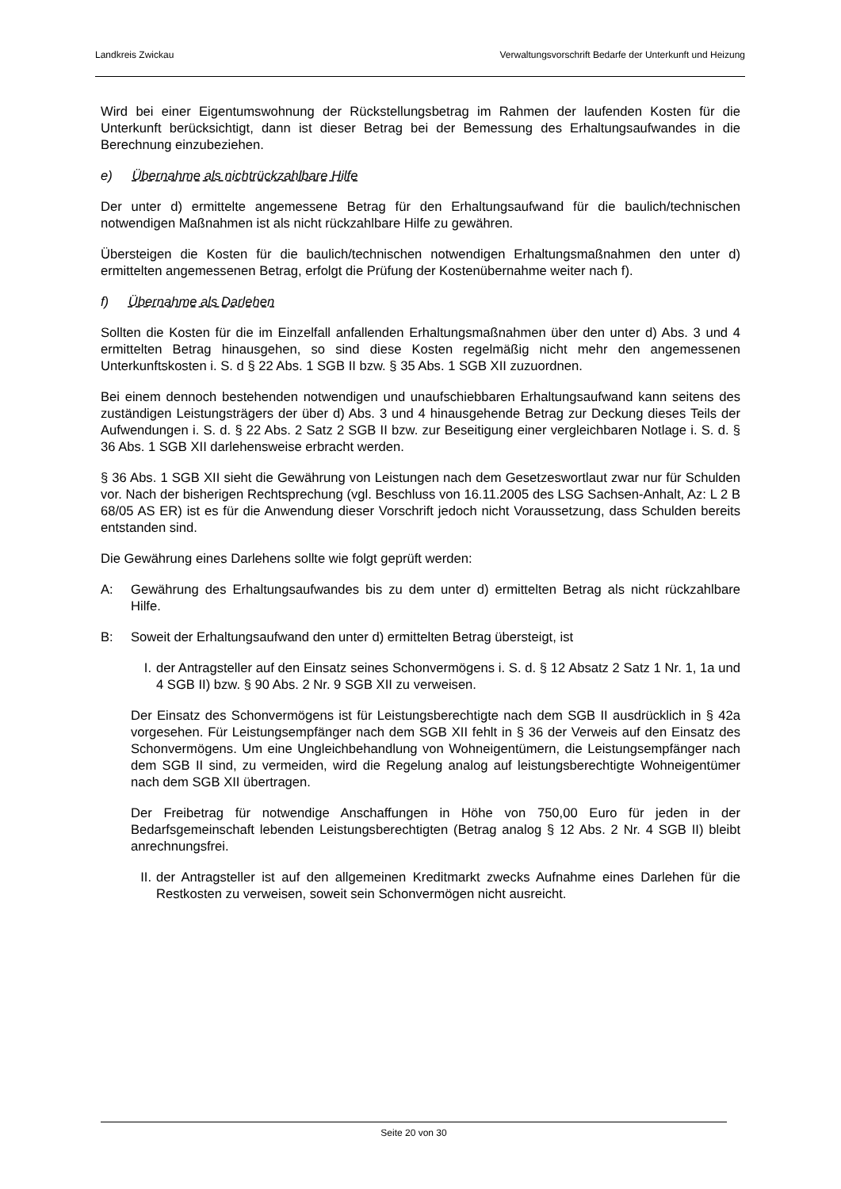Landkreis Zwickau Verwaltungsvorschrift Bedarfe der Unterkunft und Heizung
Wird bei einer Eigentumswohnung der Rückstellungsbetrag im Rahmen der laufenden Kosten für die Unterkunft berücksichtigt, dann ist dieser Betrag bei der Bemessung des Erhaltungsaufwandes in die Berechnung einzubeziehen.
e) Übernahme als nichtrückzahlbare Hilfe
Der unter d) ermittelte angemessene Betrag für den Erhaltungsaufwand für die baulich/technischen notwendigen Maßnahmen ist als nicht rückzahlbare Hilfe zu gewähren.
Übersteigen die Kosten für die baulich/technischen notwendigen Erhaltungsmaßnahmen den unter d) ermittelten angemessenen Betrag, erfolgt die Prüfung der Kostenübernahme weiter nach f).
f) Übernahme als Darlehen
Sollten die Kosten für die im Einzelfall anfallenden Erhaltungsmaßnahmen über den unter d) Abs. 3 und 4 ermittelten Betrag hinausgehen, so sind diese Kosten regelmäßig nicht mehr den angemessenen Unterkunftskosten i. S. d § 22 Abs. 1 SGB II bzw. § 35 Abs. 1 SGB XII zuzuordnen.
Bei einem dennoch bestehenden notwendigen und unaufschiebbaren Erhaltungsaufwand kann seitens des zuständigen Leistungsträgers der über d) Abs. 3 und 4 hinausgehende Betrag zur Deckung dieses Teils der Aufwendungen i. S. d. § 22 Abs. 2 Satz 2 SGB II bzw. zur Beseitigung einer vergleichbaren Notlage i. S. d. § 36 Abs. 1 SGB XII darlehensweise erbracht werden.
§ 36 Abs. 1 SGB XII sieht die Gewährung von Leistungen nach dem Gesetzeswortlaut zwar nur für Schulden vor. Nach der bisherigen Rechtsprechung (vgl. Beschluss von 16.11.2005 des LSG Sachsen-Anhalt, Az: L 2 B 68/05 AS ER) ist es für die Anwendung dieser Vorschrift jedoch nicht Voraussetzung, dass Schulden bereits entstanden sind.
Die Gewährung eines Darlehens sollte wie folgt geprüft werden:
A: Gewährung des Erhaltungsaufwandes bis zu dem unter d) ermittelten Betrag als nicht rückzahlbare Hilfe.
B: Soweit der Erhaltungsaufwand den unter d) ermittelten Betrag übersteigt, ist
I. der Antragsteller auf den Einsatz seines Schonvermögens i. S. d. § 12 Absatz 2 Satz 1 Nr. 1, 1a und 4 SGB II) bzw. § 90 Abs. 2 Nr. 9 SGB XII zu verweisen.
Der Einsatz des Schonvermögens ist für Leistungsberechtigte nach dem SGB II ausdrücklich in § 42a vorgesehen. Für Leistungsempfänger nach dem SGB XII fehlt in § 36 der Verweis auf den Einsatz des Schonvermögens. Um eine Ungleichbehandlung von Wohneigentümern, die Leistungsempfänger nach dem SGB II sind, zu vermeiden, wird die Regelung analog auf leistungsberechtigte Wohneigentümer nach dem SGB XII übertragen.
Der Freibetrag für notwendige Anschaffungen in Höhe von 750,00 Euro für jeden in der Bedarfsgemeinschaft lebenden Leistungsberechtigten (Betrag analog § 12 Abs. 2 Nr. 4 SGB II) bleibt anrechnungsfrei.
II. der Antragsteller ist auf den allgemeinen Kreditmarkt zwecks Aufnahme eines Darlehen für die Restkosten zu verweisen, soweit sein Schonvermögen nicht ausreicht.
Seite 20 von 30